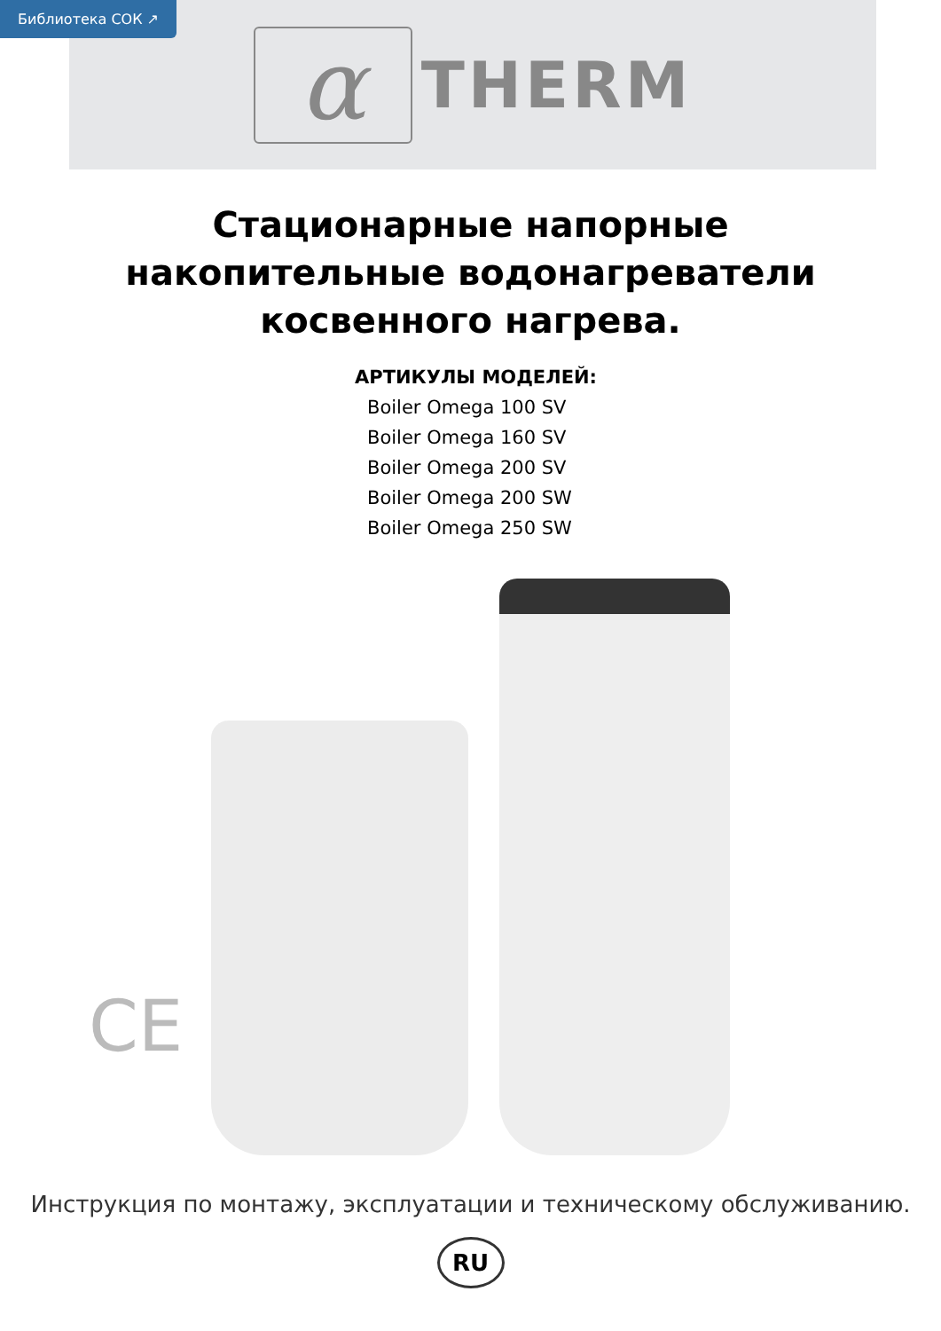Библиотека СОК ↗
α
THERM
Стационарные напорные
накопительные водонагреватели
косвенного нагрева.
АРТИКУЛЫ МОДЕЛЕЙ:
Boiler Omega 100 SV
Boiler Omega 160 SV
Boiler Omega 200 SV
Boiler Omega 200 SW
Boiler Omega 250 SW
CE
Инструкция по монтажу, эксплуатации и техническому обслуживанию.
RU